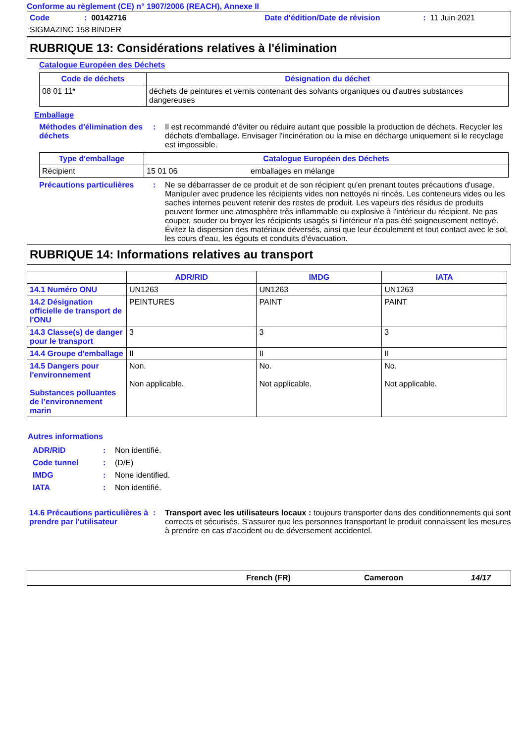Conforme au règlement (CE) n° 1907/2006 (REACH), Annexe II
Code: 00142716 Date d'édition/Date de révision: 11 Juin 2021
SIGMAZINC 158 BINDER
RUBRIQUE 13: Considérations relatives à l'élimination
Catalogue Européen des Déchets
| Code de déchets | Désignation du déchet |
| --- | --- |
| 08 01 11* | déchets de peintures et vernis contenant des solvants organiques ou d'autres substances dangereuses |
Emballage
Méthodes d'élimination des déchets: Il est recommandé d'éviter ou réduire autant que possible la production de déchets. Recycler les déchets d'emballage. Envisager l'incinération ou la mise en décharge uniquement si le recyclage est impossible.
| Type d'emballage | Catalogue Européen des Déchets | |
| --- | --- | --- |
| Récipient | 15 01 06 | emballages en mélange |
Précautions particulières: Ne se débarrasser de ce produit et de son récipient qu'en prenant toutes précautions d'usage. Manipuler avec prudence les récipients vides non nettoyés ni rincés. Les conteneurs vides ou les saches internes peuvent retenir des restes de produit. Les vapeurs des résidus de produits peuvent former une atmosphère très inflammable ou explosive à l'intérieur du récipient. Ne pas couper, souder ou broyer les récipients usagés si l'intérieur n'a pas été soigneusement nettoyé. Évitez la dispersion des matériaux déversés, ainsi que leur écoulement et tout contact avec le sol, les cours d'eau, les égouts et conduits d'évacuation.
RUBRIQUE 14: Informations relatives au transport
| | ADR/RID | IMDG | IATA |
| --- | --- | --- | --- |
| 14.1 Numéro ONU | UN1263 | UN1263 | UN1263 |
| 14.2 Désignation officielle de transport de l'ONU | PEINTURES | PAINT | PAINT |
| 14.3 Classe(s) de danger pour le transport | 3 | 3 | 3 |
| 14.4 Groupe d'emballage | II | II | II |
| 14.5 Dangers pour l'environnement Substances polluantes de l’environnement marin | Non. Non applicable. | No. Not applicable. | No. Not applicable. |
Autres informations
ADR/RID: Non identifié.
Code tunnel: (D/E)
IMDG: None identified.
IATA: Non identifié.
14.6 Précautions particulières à prendre par l'utilisateur: Transport avec les utilisateurs locaux : toujours transporter dans des conditionnements qui sont corrects et sécurisés. S'assurer que les personnes transportant le produit connaissent les mesures à prendre en cas d'accident ou de déversement accidentel.
French (FR) Cameroon 14/17